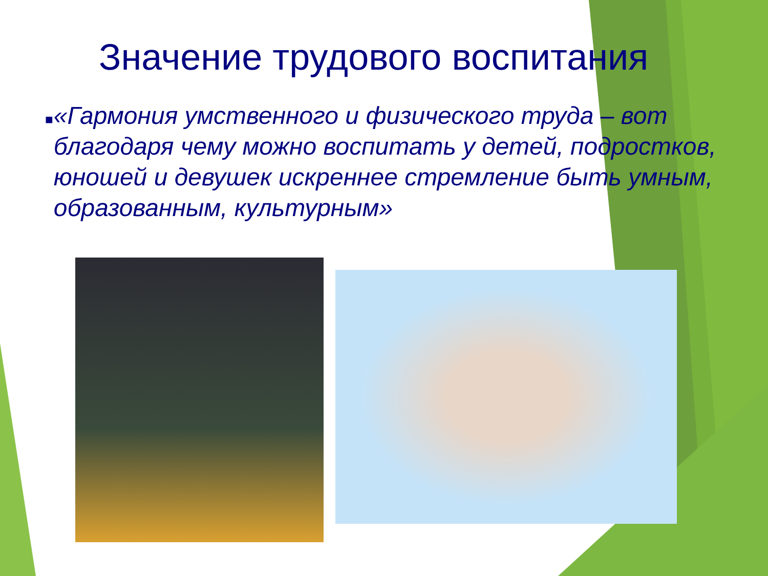Значение трудового воспитания
■
«Гармония умственного и физического труда – вот благодаря чему можно воспитать у детей, подростков, юношей и девушек искреннее стремление быть умным, образованным, культурным»